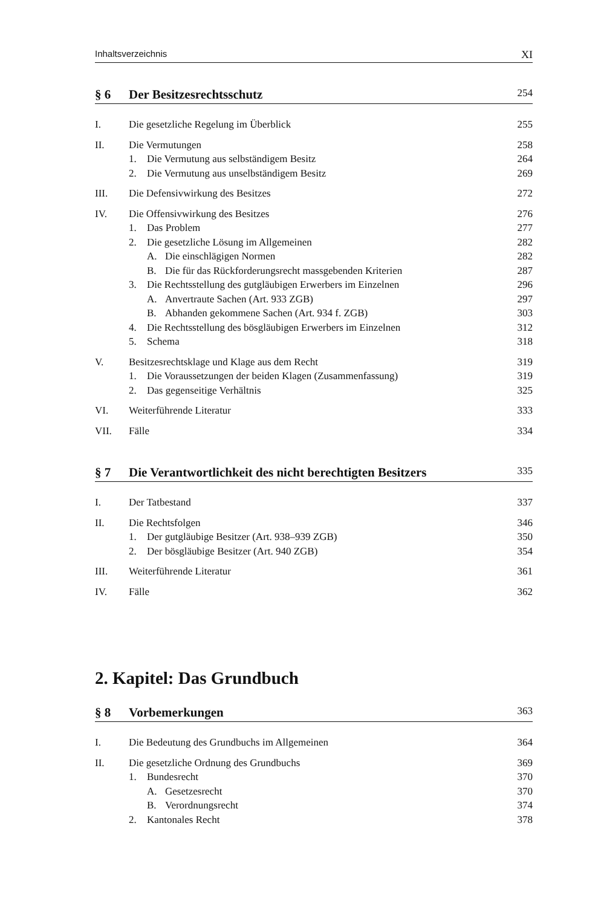Inhaltsverzeichnis XI
§ 6 Der Besitzesrechtsschutz 254
I. Die gesetzliche Regelung im Überblick 255
II. Die Vermutungen 258
1. Die Vermutung aus selbständigem Besitz 264
2. Die Vermutung aus unselbständigem Besitz 269
III. Die Defensivwirkung des Besitzes 272
IV. Die Offensivwirkung des Besitzes 276
1. Das Problem 277
2. Die gesetzliche Lösung im Allgemeinen 282
A. Die einschlägigen Normen 282
B. Die für das Rückforderungsrecht massgebenden Kriterien 287
3. Die Rechtsstellung des gutgläubigen Erwerbers im Einzelnen 296
A. Anvertraute Sachen (Art. 933 ZGB) 297
B. Abhanden gekommene Sachen (Art. 934 f. ZGB) 303
4. Die Rechtsstellung des bösgläubigen Erwerbers im Einzelnen 312
5. Schema 318
V. Besitzesrechtsklage und Klage aus dem Recht 319
1. Die Voraussetzungen der beiden Klagen (Zusammenfassung) 319
2. Das gegenseitige Verhältnis 325
VI. Weiterführende Literatur 333
VII. Fälle 334
§ 7 Die Verantwortlichkeit des nicht berechtigten Besitzers 335
I. Der Tatbestand 337
II. Die Rechtsfolgen 346
1. Der gutgläubige Besitzer (Art. 938–939 ZGB) 350
2. Der bösgläubige Besitzer (Art. 940 ZGB) 354
III. Weiterführende Literatur 361
IV. Fälle 362
2. Kapitel: Das Grundbuch
§ 8 Vorbemerkungen 363
I. Die Bedeutung des Grundbuchs im Allgemeinen 364
II. Die gesetzliche Ordnung des Grundbuchs 369
1. Bundesrecht 370
A. Gesetzesrecht 370
B. Verordnungsrecht 374
2. Kantonales Recht 378